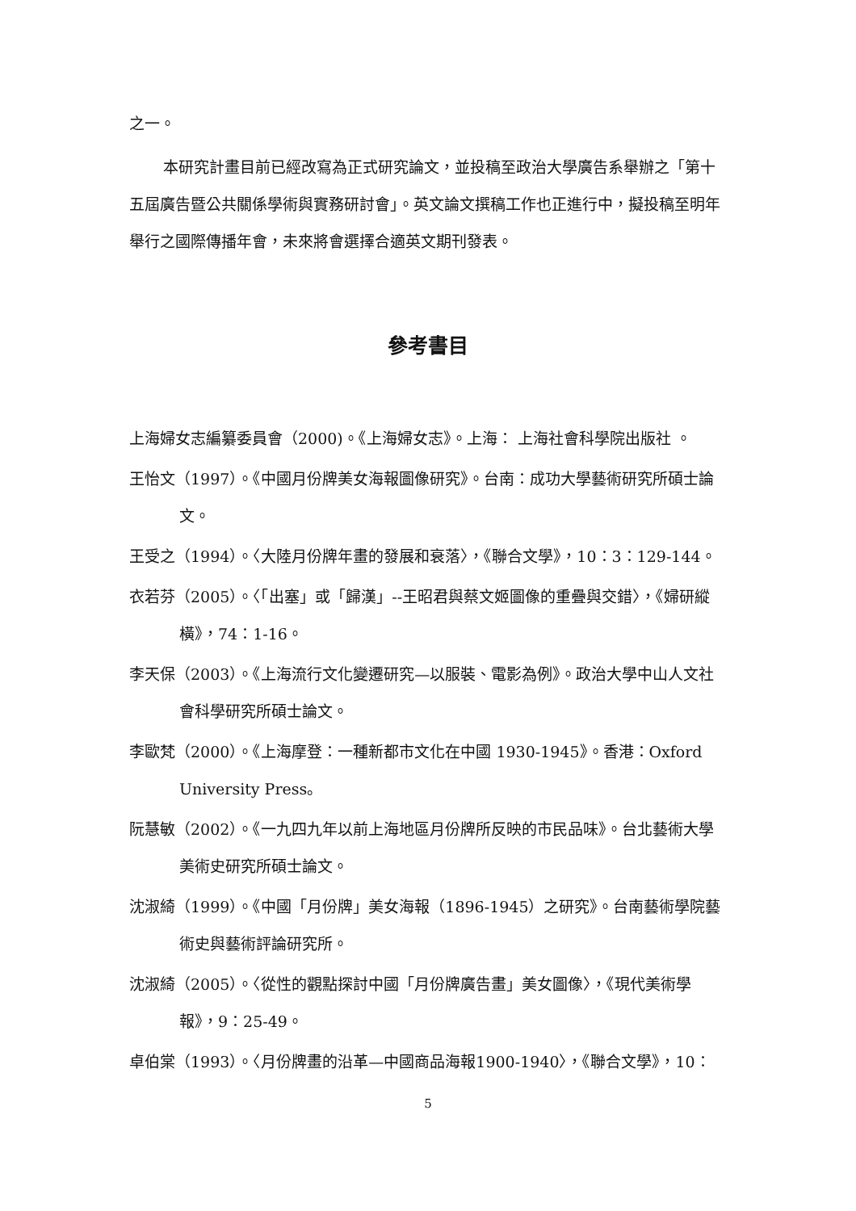之一。
本研究計畫目前已經改寫為正式研究論文，並投稿至政治大學廣告系舉辦之「第十五屆廣告暨公共關係學術與實務研討會」。英文論文撰稿工作也正進行中，擬投稿至明年舉行之國際傳播年會，未來將會選擇合適英文期刊發表。
參考書目
上海婦女志編纂委員會（2000)。《上海婦女志》。上海： 上海社會科學院出版社 。
王怡文（1997）。《中國月份牌美女海報圖像研究》。台南：成功大學藝術研究所碩士論文。
王受之（1994）。〈大陸月份牌年畫的發展和衰落〉，《聯合文學》，10：3：129-144。
衣若芬（2005）。〈「出塞」或「歸漢」--王昭君與蔡文姬圖像的重疊與交錯〉，《婦研縱橫》，74：1-16。
李天保（2003）。《上海流行文化變遷研究—以服裝、電影為例》。政治大學中山人文社會科學研究所碩士論文。
李歐梵（2000）。《上海摩登：一種新都市文化在中國 1930-1945》。香港：Oxford University Press。
阮慧敏（2002）。《一九四九年以前上海地區月份牌所反映的市民品味》。台北藝術大學美術史研究所碩士論文。
沈淑綺（1999）。《中國「月份牌」美女海報（1896-1945）之研究》。台南藝術學院藝術史與藝術評論研究所。
沈淑綺（2005）。〈從性的觀點探討中國「月份牌廣告畫」美女圖像〉，《現代美術學報》，9：25-49。
卓伯棠（1993）。〈月份牌畫的沿革—中國商品海報1900-1940〉，《聯合文學》，10：
5